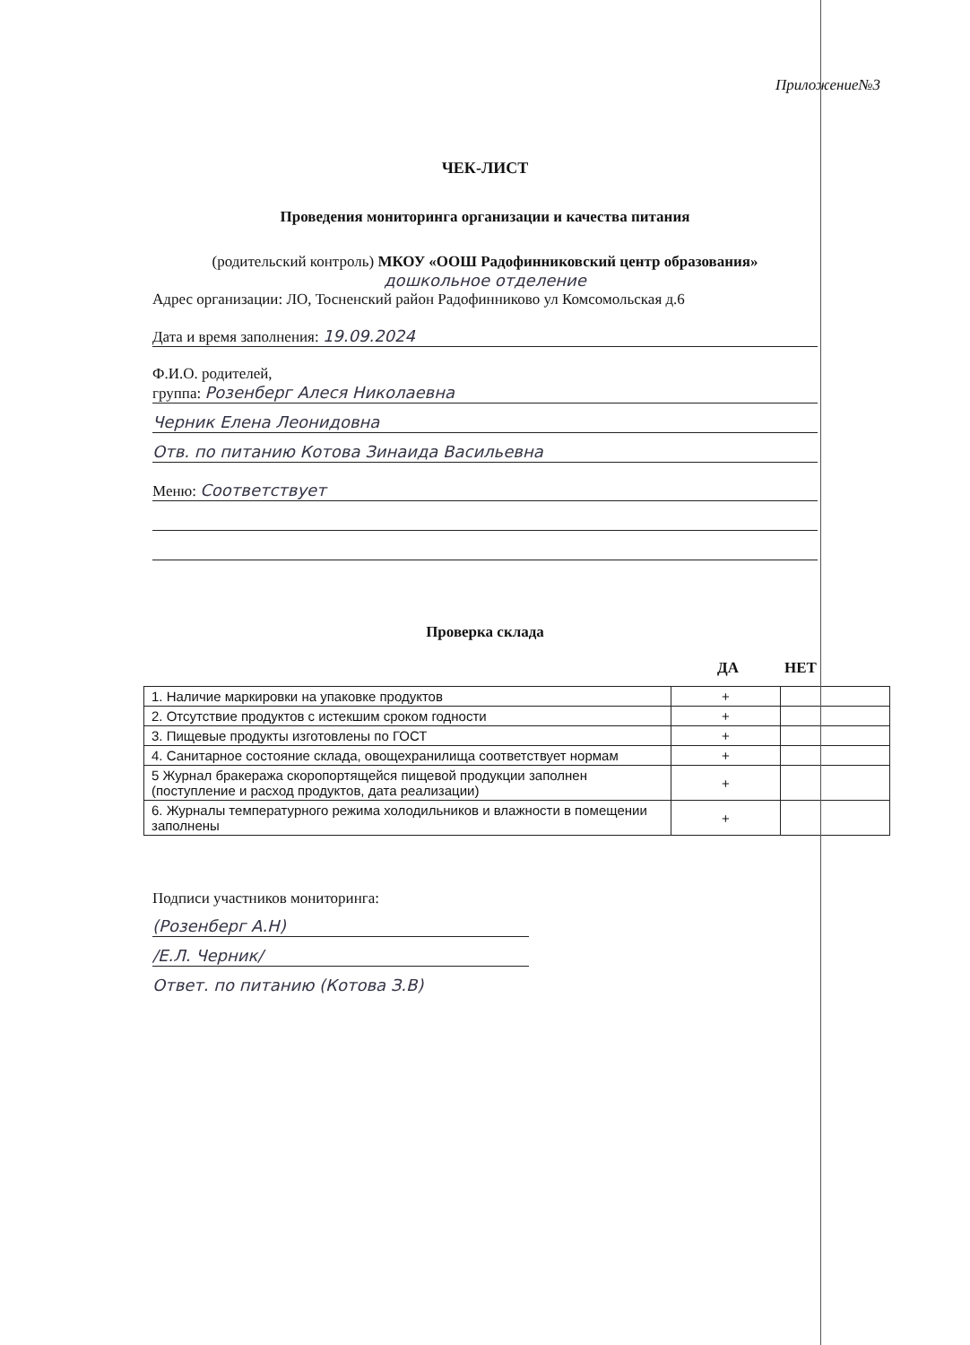Приложение№3
ЧЕК-ЛИСТ
Проведения мониторинга организации и качества питания
(родительский контроль) МКОУ «ООШ Радофинниковский центр образования»
дошкольное отделение
Адрес организации: ЛО, Тосненский район Радофинниково ул Комсомольская д.6
Дата и время заполнения: 19.09.2024
Ф.И.О. родителей,
группа: Розенберг Алеся Николаевна
Черник Елена Леонидовна
Отв. по питанию Котова Зинаида Васильевна
Меню: Соответствует
Проверка склада
ДА НЕТ
| 1. Наличие маркировки на упаковке продуктов | + | |
| 2. Отсутствие продуктов с истекшим сроком годности | + | |
| 3. Пищевые продукты изготовлены по ГОСТ | + | |
| 4. Санитарное состояние склада, овощехранилища соответствует нормам | + | |
| 5 Журнал бракеража скоропортящейся пищевой продукции заполнен (поступление и расход продуктов, дата реализации) | + | |
| 6. Журналы температурного режима холодильников и влажности в помещении заполнены | + | |
Подписи участников мониторинга:
(Розенберг А.Н)
/Е.Л. Черник/
Ответ. по питанию (Котова З.В)